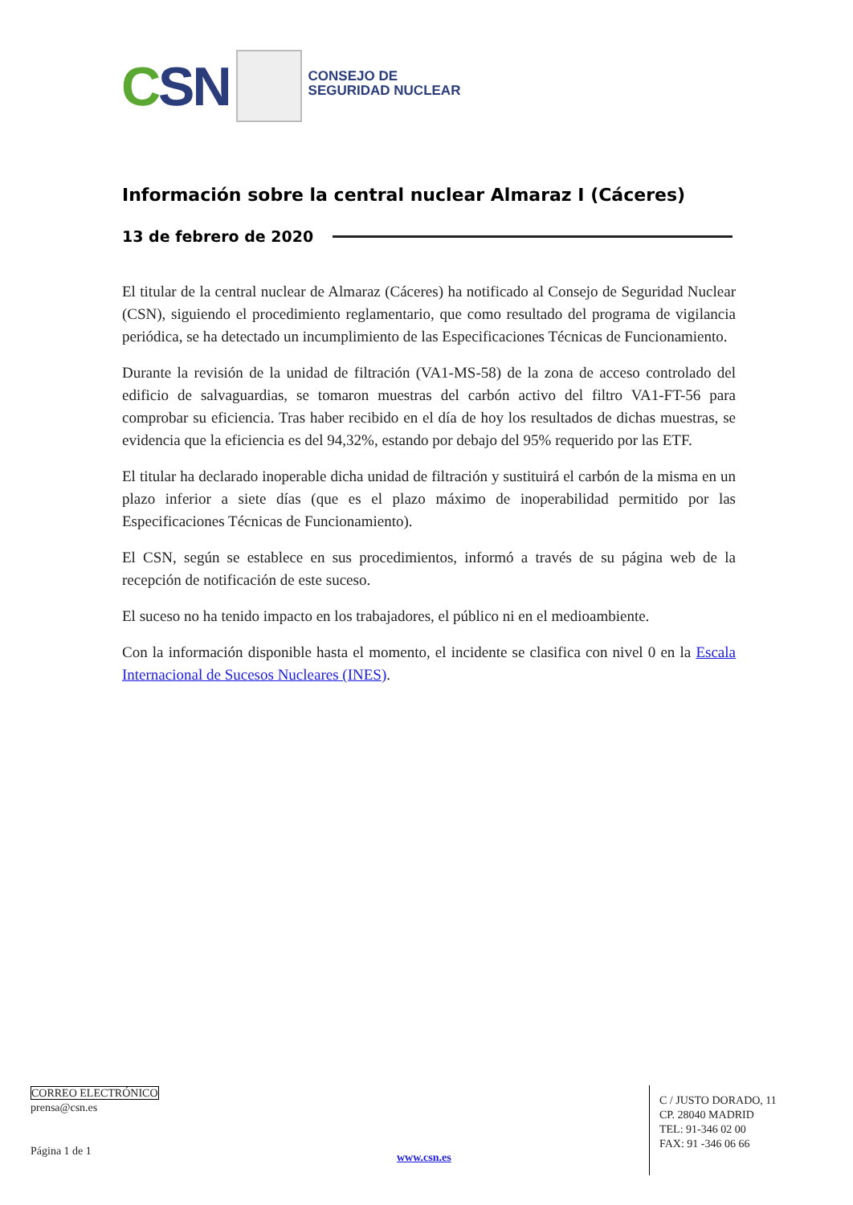CSN
CONSEJO DE
SEGURIDAD NUCLEAR
Información sobre la central nuclear Almaraz I (Cáceres)
13 de febrero de 2020
El titular de la central nuclear de Almaraz (Cáceres) ha notificado al Consejo de Seguridad Nuclear (CSN), siguiendo el procedimiento reglamentario, que como resultado del programa de vigilancia periódica, se ha detectado un incumplimiento de las Especificaciones Técnicas de Funcionamiento.
Durante la revisión de la unidad de filtración (VA1-MS-58) de la zona de acceso controlado del edificio de salvaguardias, se tomaron muestras del carbón activo del filtro VA1-FT-56 para comprobar su eficiencia. Tras haber recibido en el día de hoy los resultados de dichas muestras, se evidencia que la eficiencia es del 94,32%, estando por debajo del 95% requerido por las ETF.
El titular ha declarado inoperable dicha unidad de filtración y sustituirá el carbón de la misma en un plazo inferior a siete días (que es el plazo máximo de inoperabilidad permitido por las Especificaciones Técnicas de Funcionamiento).
El CSN, según se establece en sus procedimientos, informó a través de su página web de la recepción de notificación de este suceso.
El suceso no ha tenido impacto en los trabajadores, el público ni en el medioambiente.
Con la información disponible hasta el momento, el incidente se clasifica con nivel 0 en la Escala Internacional de Sucesos Nucleares (INES).
CORREO ELECTRÓNICO
prensa@csn.es
Página 1 de 1
www.csn.es
C / JUSTO DORADO, 11
CP. 28040 MADRID
TEL: 91-346 02 00
FAX: 91 -346 06 66